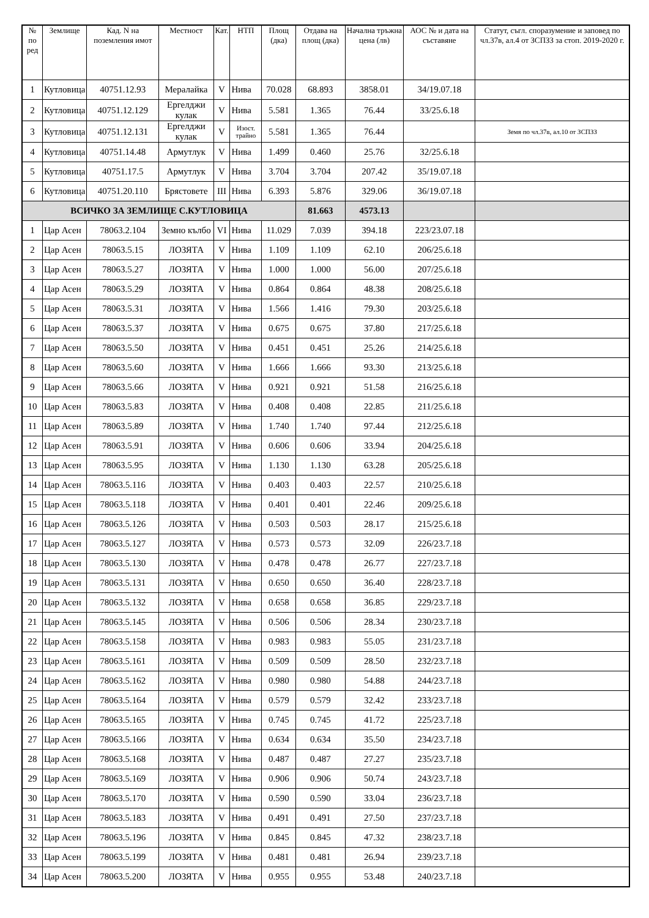| № по ред | Землище | Кад. N на поземления имот | Местност | Кат. | НТП | Площ (дка) | Отдава на площ (дка) | Начална тръжна цена (лв) | АОС № и дата на съставяне | Статут, съгл. споразумение и заповед по чл.37в, ал.4 от ЗСПЗЗ за стоп. 2019-2020 г. |
| --- | --- | --- | --- | --- | --- | --- | --- | --- | --- | --- |
| 1 | Кутловица | 40751.12.93 | Мералайка | V | Нива | 70.028 | 68.893 | 3858.01 | 34/19.07.18 | |
| 2 | Кутловица | 40751.12.129 | Ергелджи кулак | V | Нива | 5.581 | 1.365 | 76.44 | 33/25.6.18 | |
| 3 | Кутловица | 40751.12.131 | Ергелджи кулак | V | Изост. трайно | 5.581 | 1.365 | 76.44 | | Земя по чл.37в, ал.10 от ЗСПЗЗ |
| 4 | Кутловица | 40751.14.48 | Армутлук | V | Нива | 1.499 | 0.460 | 25.76 | 32/25.6.18 | |
| 5 | Кутловица | 40751.17.5 | Армутлук | V | Нива | 3.704 | 3.704 | 207.42 | 35/19.07.18 | |
| 6 | Кутловица | 40751.20.110 | Брястовете | III | Нива | 6.393 | 5.876 | 329.06 | 36/19.07.18 | |
| ВСИЧКО ЗА ЗЕМЛИЩЕ С.КУТЛОВИЦА | | | | | | | 81.663 | 4573.13 | | |
| 1 | Цар Асен | 78063.2.104 | Земно кълбо | VI | Нива | 11.029 | 7.039 | 394.18 | 223/23.07.18 | |
| 2 | Цар Асен | 78063.5.15 | ЛОЗЯТА | V | Нива | 1.109 | 1.109 | 62.10 | 206/25.6.18 | |
| 3 | Цар Асен | 78063.5.27 | ЛОЗЯТА | V | Нива | 1.000 | 1.000 | 56.00 | 207/25.6.18 | |
| 4 | Цар Асен | 78063.5.29 | ЛОЗЯТА | V | Нива | 0.864 | 0.864 | 48.38 | 208/25.6.18 | |
| 5 | Цар Асен | 78063.5.31 | ЛОЗЯТА | V | Нива | 1.566 | 1.416 | 79.30 | 203/25.6.18 | |
| 6 | Цар Асен | 78063.5.37 | ЛОЗЯТА | V | Нива | 0.675 | 0.675 | 37.80 | 217/25.6.18 | |
| 7 | Цар Асен | 78063.5.50 | ЛОЗЯТА | V | Нива | 0.451 | 0.451 | 25.26 | 214/25.6.18 | |
| 8 | Цар Асен | 78063.5.60 | ЛОЗЯТА | V | Нива | 1.666 | 1.666 | 93.30 | 213/25.6.18 | |
| 9 | Цар Асен | 78063.5.66 | ЛОЗЯТА | V | Нива | 0.921 | 0.921 | 51.58 | 216/25.6.18 | |
| 10 | Цар Асен | 78063.5.83 | ЛОЗЯТА | V | Нива | 0.408 | 0.408 | 22.85 | 211/25.6.18 | |
| 11 | Цар Асен | 78063.5.89 | ЛОЗЯТА | V | Нива | 1.740 | 1.740 | 97.44 | 212/25.6.18 | |
| 12 | Цар Асен | 78063.5.91 | ЛОЗЯТА | V | Нива | 0.606 | 0.606 | 33.94 | 204/25.6.18 | |
| 13 | Цар Асен | 78063.5.95 | ЛОЗЯТА | V | Нива | 1.130 | 1.130 | 63.28 | 205/25.6.18 | |
| 14 | Цар Асен | 78063.5.116 | ЛОЗЯТА | V | Нива | 0.403 | 0.403 | 22.57 | 210/25.6.18 | |
| 15 | Цар Асен | 78063.5.118 | ЛОЗЯТА | V | Нива | 0.401 | 0.401 | 22.46 | 209/25.6.18 | |
| 16 | Цар Асен | 78063.5.126 | ЛОЗЯТА | V | Нива | 0.503 | 0.503 | 28.17 | 215/25.6.18 | |
| 17 | Цар Асен | 78063.5.127 | ЛОЗЯТА | V | Нива | 0.573 | 0.573 | 32.09 | 226/23.7.18 | |
| 18 | Цар Асен | 78063.5.130 | ЛОЗЯТА | V | Нива | 0.478 | 0.478 | 26.77 | 227/23.7.18 | |
| 19 | Цар Асен | 78063.5.131 | ЛОЗЯТА | V | Нива | 0.650 | 0.650 | 36.40 | 228/23.7.18 | |
| 20 | Цар Асен | 78063.5.132 | ЛОЗЯТА | V | Нива | 0.658 | 0.658 | 36.85 | 229/23.7.18 | |
| 21 | Цар Асен | 78063.5.145 | ЛОЗЯТА | V | Нива | 0.506 | 0.506 | 28.34 | 230/23.7.18 | |
| 22 | Цар Асен | 78063.5.158 | ЛОЗЯТА | V | Нива | 0.983 | 0.983 | 55.05 | 231/23.7.18 | |
| 23 | Цар Асен | 78063.5.161 | ЛОЗЯТА | V | Нива | 0.509 | 0.509 | 28.50 | 232/23.7.18 | |
| 24 | Цар Асен | 78063.5.162 | ЛОЗЯТА | V | Нива | 0.980 | 0.980 | 54.88 | 244/23.7.18 | |
| 25 | Цар Асен | 78063.5.164 | ЛОЗЯТА | V | Нива | 0.579 | 0.579 | 32.42 | 233/23.7.18 | |
| 26 | Цар Асен | 78063.5.165 | ЛОЗЯТА | V | Нива | 0.745 | 0.745 | 41.72 | 225/23.7.18 | |
| 27 | Цар Асен | 78063.5.166 | ЛОЗЯТА | V | Нива | 0.634 | 0.634 | 35.50 | 234/23.7.18 | |
| 28 | Цар Асен | 78063.5.168 | ЛОЗЯТА | V | Нива | 0.487 | 0.487 | 27.27 | 235/23.7.18 | |
| 29 | Цар Асен | 78063.5.169 | ЛОЗЯТА | V | Нива | 0.906 | 0.906 | 50.74 | 243/23.7.18 | |
| 30 | Цар Асен | 78063.5.170 | ЛОЗЯТА | V | Нива | 0.590 | 0.590 | 33.04 | 236/23.7.18 | |
| 31 | Цар Асен | 78063.5.183 | ЛОЗЯТА | V | Нива | 0.491 | 0.491 | 27.50 | 237/23.7.18 | |
| 32 | Цар Асен | 78063.5.196 | ЛОЗЯТА | V | Нива | 0.845 | 0.845 | 47.32 | 238/23.7.18 | |
| 33 | Цар Асен | 78063.5.199 | ЛОЗЯТА | V | Нива | 0.481 | 0.481 | 26.94 | 239/23.7.18 | |
| 34 | Цар Асен | 78063.5.200 | ЛОЗЯТА | V | Нива | 0.955 | 0.955 | 53.48 | 240/23.7.18 | |